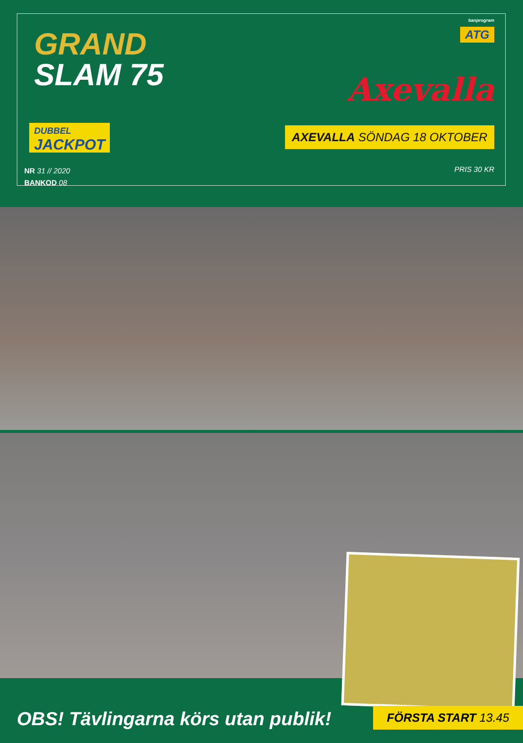GRAND
SLAM 75
banprogram
ATG
Axevalla
DUBBEL
JACKPOT
AXEVALLA SÖNDAG 18 OKTOBER
NR 31 // 2020
BANKOD 08
PRIS 30 KR
OBS! Tävlingarna körs utan publik!
FÖRSTA START 13.45